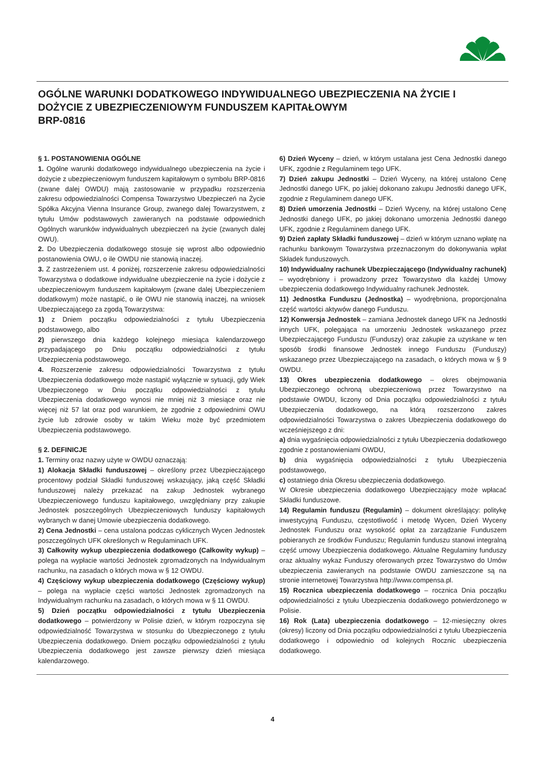OGÓLNE WARUNKI DODATKOWEGO INDYWIDUALNEGO UBEZPIECZENIA NA ŻYCIE I DOŻYCIE Z UBEZPIECZENIOWYM FUNDUSZEM KAPITAŁOWYM
BRP-0816
§ 1. POSTANOWIENIA OGÓLNE
1. Ogólne warunki dodatkowego indywidualnego ubezpieczenia na życie i dożycie z ubezpieczeniowym funduszem kapitałowym o symbolu BRP-0816 (zwane dalej OWDU) mają zastosowanie w przypadku rozszerzenia zakresu odpowiedzialności Compensa Towarzystwo Ubezpieczeń na Życie Spółka Akcyjna Vienna Insurance Group, zwanego dalej Towarzystwem, z tytułu Umów podstawowych zawieranych na podstawie odpowiednich Ogólnych warunków indywidualnych ubezpieczeń na życie (zwanych dalej OWU).
2. Do Ubezpieczenia dodatkowego stosuje się wprost albo odpowiednio postanowienia OWU, o ile OWDU nie stanowią inaczej.
3. Z zastrzeżeniem ust. 4 poniżej, rozszerzenie zakresu odpowiedzialności Towarzystwa o dodatkowe indywidualne ubezpieczenie na życie i dożycie z ubezpieczeniowym funduszem kapitałowym (zwane dalej Ubezpieczeniem dodatkowym) może nastąpić, o ile OWU nie stanowią inaczej, na wniosek Ubezpieczającego za zgodą Towarzystwa:
1) z Dniem początku odpowiedzialności z tytułu Ubezpieczenia podstawowego, albo
2) pierwszego dnia każdego kolejnego miesiąca kalendarzowego przypadającego po Dniu początku odpowiedzialności z tytułu Ubezpieczenia podstawowego.
4. Rozszerzenie zakresu odpowiedzialności Towarzystwa z tytułu Ubezpieczenia dodatkowego może nastąpić wyłącznie w sytuacji, gdy Wiek Ubezpieczonego w Dniu początku odpowiedzialności z tytułu Ubezpieczenia dodatkowego wynosi nie mniej niż 3 miesiące oraz nie więcej niż 57 lat oraz pod warunkiem, że zgodnie z odpowiednimi OWU życie lub zdrowie osoby w takim Wieku może być przedmiotem Ubezpieczenia podstawowego.
§ 2. DEFINICJE
1. Terminy oraz nazwy użyte w OWDU oznaczają:
1) Alokacja Składki funduszowej – określony przez Ubezpieczającego procentowy podział Składki funduszowej wskazujący, jaką część Składki funduszowej należy przekazać na zakup Jednostek wybranego Ubezpieczeniowego funduszu kapitałowego, uwzględniany przy zakupie Jednostek poszczególnych Ubezpieczeniowych funduszy kapitałowych wybranych w danej Umowie ubezpieczenia dodatkowego.
2) Cena Jednostki – cena ustalona podczas cyklicznych Wycen Jednostek poszczególnych UFK określonych w Regulaminach UFK.
3) Całkowity wykup ubezpieczenia dodatkowego (Całkowity wykup) – polega na wypłacie wartości Jednostek zgromadzonych na Indywidualnym rachunku, na zasadach o których mowa w § 12 OWDU.
4) Częściowy wykup ubezpieczenia dodatkowego (Częściowy wykup) – polega na wypłacie części wartości Jednostek zgromadzonych na Indywidualnym rachunku na zasadach, o których mowa w § 11 OWDU.
5) Dzień początku odpowiedzialności z tytułu Ubezpieczenia dodatkowego – potwierdzony w Polisie dzień, w którym rozpoczyna się odpowiedzialność Towarzystwa w stosunku do Ubezpieczonego z tytułu Ubezpieczenia dodatkowego. Dniem początku odpowiedzialności z tytułu Ubezpieczenia dodatkowego jest zawsze pierwszy dzień miesiąca kalendarzowego.
6) Dzień Wyceny – dzień, w którym ustalana jest Cena Jednostki danego UFK, zgodnie z Regulaminem tego UFK.
7) Dzień zakupu Jednostki – Dzień Wyceny, na której ustalono Cenę Jednostki danego UFK, po jakiej dokonano zakupu Jednostki danego UFK, zgodnie z Regulaminem danego UFK.
8) Dzień umorzenia Jednostki – Dzień Wyceny, na której ustalono Cenę Jednostki danego UFK, po jakiej dokonano umorzenia Jednostki danego UFK, zgodnie z Regulaminem danego UFK.
9) Dzień zapłaty Składki funduszowej – dzień w którym uznano wpłatę na rachunku bankowym Towarzystwa przeznaczonym do dokonywania wpłat Składek funduszowych.
10) Indywidualny rachunek Ubezpieczającego (Indywidualny rachunek) – wyodrębniony i prowadzony przez Towarzystwo dla każdej Umowy ubezpieczenia dodatkowego Indywidualny rachunek Jednostek.
11) Jednostka Funduszu (Jednostka) – wyodrębniona, proporcjonalna część wartości aktywów danego Funduszu.
12) Konwersja Jednostek – zamiana Jednostek danego UFK na Jednostki innych UFK, polegająca na umorzeniu Jednostek wskazanego przez Ubezpieczającego Funduszu (Funduszy) oraz zakupie za uzyskane w ten sposób środki finansowe Jednostek innego Funduszu (Funduszy) wskazanego przez Ubezpieczającego na zasadach, o których mowa w § 9 OWDU.
13) Okres ubezpieczenia dodatkowego – okres obejmowania Ubezpieczonego ochroną ubezpieczeniową przez Towarzystwo na podstawie OWDU, liczony od Dnia początku odpowiedzialności z tytułu Ubezpieczenia dodatkowego, na którą rozszerzono zakres odpowiedzialności Towarzystwa o zakres Ubezpieczenia dodatkowego do wcześniejszego z dni:
a) dnia wygaśnięcia odpowiedzialności z tytułu Ubezpieczenia dodatkowego zgodnie z postanowieniami OWDU,
b) dnia wygaśnięcia odpowiedzialności z tytułu Ubezpieczenia podstawowego,
c) ostatniego dnia Okresu ubezpieczenia dodatkowego.
W Okresie ubezpieczenia dodatkowego Ubezpieczający może wpłacać Składki funduszowe.
14) Regulamin funduszu (Regulamin) – dokument określający: politykę inwestycyjną Funduszu, częstotliwość i metodę Wycen, Dzień Wyceny Jednostek Funduszu oraz wysokość opłat za zarządzanie Funduszem pobieranych ze środków Funduszu; Regulamin funduszu stanowi integralną część umowy Ubezpieczenia dodatkowego. Aktualne Regulaminy funduszy oraz aktualny wykaz Funduszy oferowanych przez Towarzystwo do Umów ubezpieczenia zawieranych na podstawie OWDU zamieszczone są na stronie internetowej Towarzystwa http://www.compensa.pl.
15) Rocznica ubezpieczenia dodatkowego – rocznica Dnia początku odpowiedzialności z tytułu Ubezpieczenia dodatkowego potwierdzonego w Polisie.
16) Rok (Lata) ubezpieczenia dodatkowego – 12-miesięczny okres (okresy) liczony od Dnia początku odpowiedzialności z tytułu Ubezpieczenia dodatkowego i odpowiednio od kolejnych Rocznic ubezpieczenia dodatkowego.
4